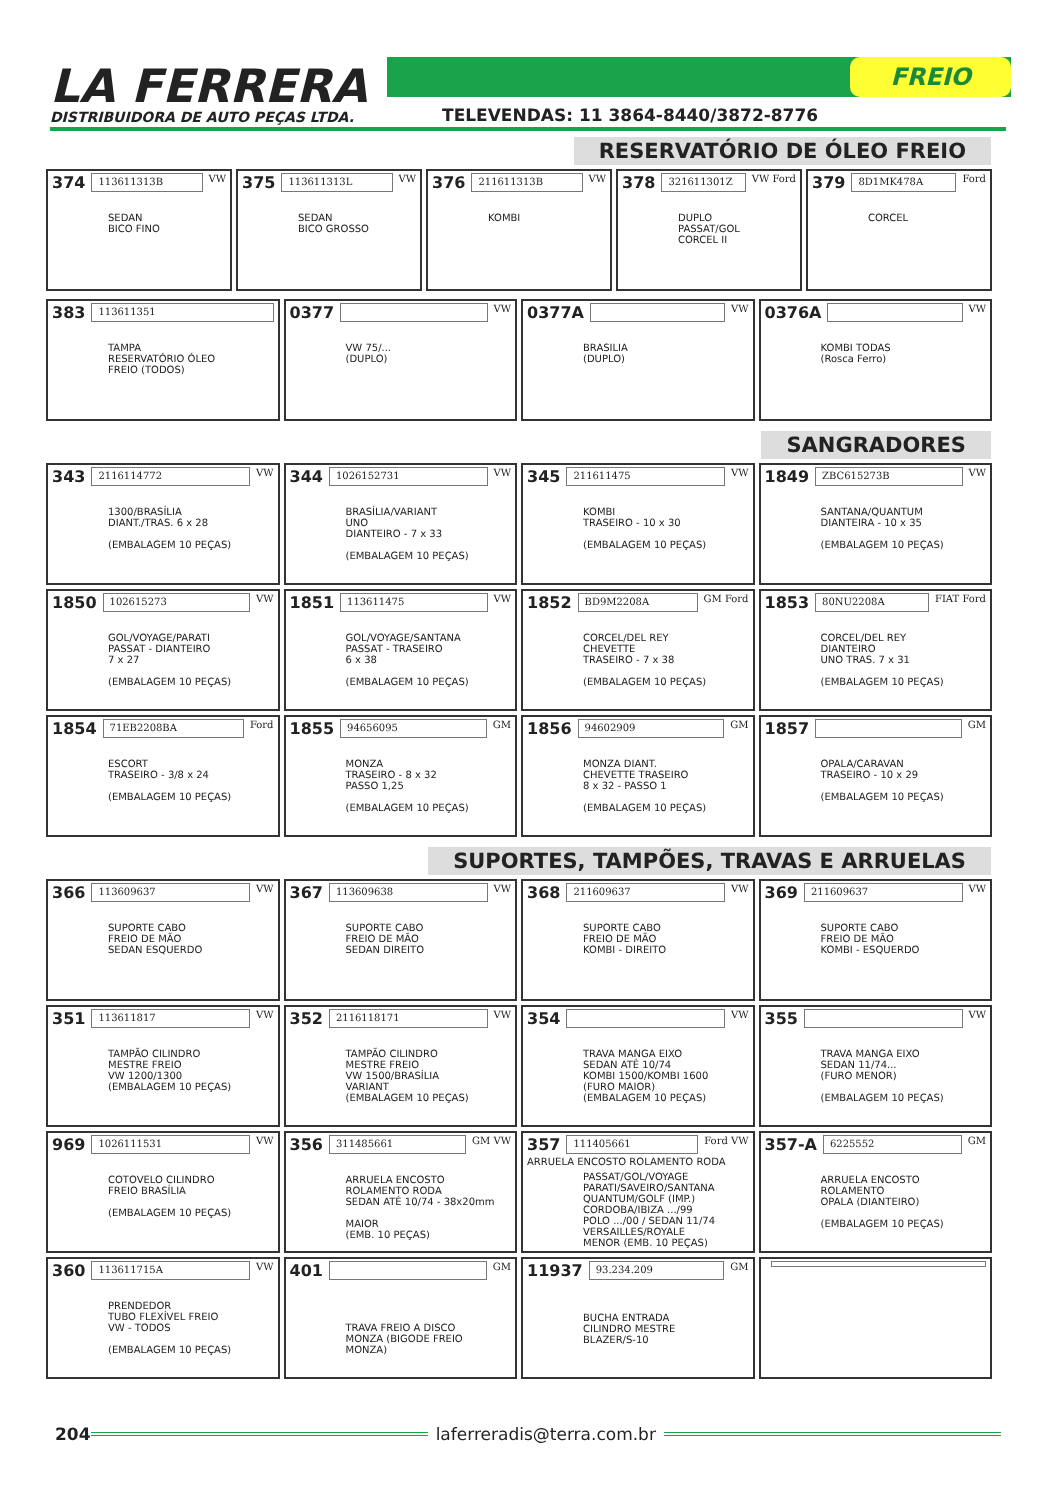LA FERRERA
DISTRIBUIDORA DE AUTO PEÇAS LTDA.
FREIO
TELEVENDAS: 11 3864-8440/3872-8776
RESERVATÓRIO DE ÓLEO FREIO
| 374 113611313B VW SEDAN BICO FINO | 375 113611313L VW SEDAN BICO GROSSO | 376 211611313B VW KOMBI | 378 321611301Z VW Ford DUPLO PASSAT/GOL CORCEL II | 379 8D1MK478A Ford CORCEL |
| 383 113611351 TAMPA RESERVATÓRIO ÓLEO FREIO (TODOS) | 0377 VW VW 75/... (DUPLO) | 0377A VW BRASILIA (DUPLO) | 0376A VW KOMBI TODAS (Rosca Ferro) |
SANGRADORES
| 343 2116114772 VW 1300/BRASÍLIA DIANT./TRAS. 6 x 28 (EMBALAGEM 10 PEÇAS) | 344 1026152731 VW BRASÍLIA/VARIANT UNO DIANTEIRO - 7 x 33 (EMBALAGEM 10 PEÇAS) | 345 211611475 VW KOMBI TRASEIRO - 10 x 30 (EMBALAGEM 10 PEÇAS) | 1849 ZBC615273B VW SANTANA/QUANTUM DIANTEIRA - 10 x 35 (EMBALAGEM 10 PEÇAS) |
| 1850 102615273 VW GOL/VOYAGE/PARATI PASSAT - DIANTEIRO 7 x 27 (EMBALAGEM 10 PEÇAS) | 1851 113611475 VW GOL/VOYAGE/SANTANA PASSAT - TRASEIRO 6 x 38 (EMBALAGEM 10 PEÇAS) | 1852 BD9M2208A GM Ford CORCEL/DEL REY CHEVETTE TRASEIRO - 7 x 38 (EMBALAGEM 10 PEÇAS) | 1853 80NU2208A FIAT Ford CORCEL/DEL REY DIANTEIRO UNO TRAS. 7 x 31 (EMBALAGEM 10 PEÇAS) |
| 1854 71EB2208BA Ford ESCORT TRASEIRO - 3/8 x 24 (EMBALAGEM 10 PEÇAS) | 1855 94656095 GM MONZA TRASEIRO - 8 x 32 PASSO 1,25 (EMBALAGEM 10 PEÇAS) | 1856 94602909 GM MONZA DIANT. CHEVETTE TRASEIRO 8 x 32 - PASSO 1 (EMBALAGEM 10 PEÇAS) | 1857 GM OPALA/CARAVAN TRASEIRO - 10 x 29 (EMBALAGEM 10 PEÇAS) |
SUPORTES, TAMPÕES, TRAVAS E ARRUELAS
| 366 113609637 VW SUPORTE CABO FREIO DE MÃO SEDAN ESQUERDO | 367 113609638 VW SUPORTE CABO FREIO DE MÃO SEDAN DIREITO | 368 211609637 VW SUPORTE CABO FREIO DE MÃO KOMBI - DIREITO | 369 211609637 VW SUPORTE CABO FREIO DE MÃO KOMBI - ESQUERDO |
| 351 113611817 VW TAMPÃO CILINDRO MESTRE FREIO VW 1200/1300 (EMBALAGEM 10 PEÇAS) | 352 2116118171 VW TAMPÃO CILINDRO MESTRE FREIO VW 1500/BRASÍLIA VARIANT (EMBALAGEM 10 PEÇAS) | 354 VW TRAVA MANGA EIXO SEDAN ATÉ 10/74 KOMBI 1500/KOMBI 1600 (FURO MAIOR) (EMBALAGEM 10 PEÇAS) | 355 VW TRAVA MANGA EIXO SEDAN 11/74... (FURO MENOR) (EMBALAGEM 10 PEÇAS) |
| 969 1026111531 VW COTOVELO CILINDRO FREIO BRASÍLIA (EMBALAGEM 10 PEÇAS) | 356 311485661 GM VW ARRUELA ENCOSTO ROLAMENTO RODA SEDAN ATÉ 10/74 - 38x20mm MAIOR (EMB. 10 PEÇAS) | 357 111405661 Ford VW ARRUELA ENCOSTO ROLAMENTO RODA PASSAT/GOL/VOYAGE PARATI/SAVEIRO/SANTANA QUANTUM/GOLF (IMP.) CORDOBA/IBIZA .../99 POLO .../00 / SEDAN 11/74 VERSAILLES/ROYALE MENOR (EMB. 10 PEÇAS) | 357-A 6225552 GM ARRUELA ENCOSTO ROLAMENTO OPALA (DIANTEIRO) (EMBALAGEM 10 PEÇAS) |
| 360 113611715A VW PRENDEDOR TUBO FLEXÍVEL FREIO VW - TODOS (EMBALAGEM 10 PEÇAS) | 401 GM TRAVA FREIO A DISCO MONZA (BIGODE FREIO MONZA) | 11937 93.234.209 GM BUCHA ENTRADA CILINDRO MESTRE BLAZER/S-10 | |
204 laferreradis@terra.com.br